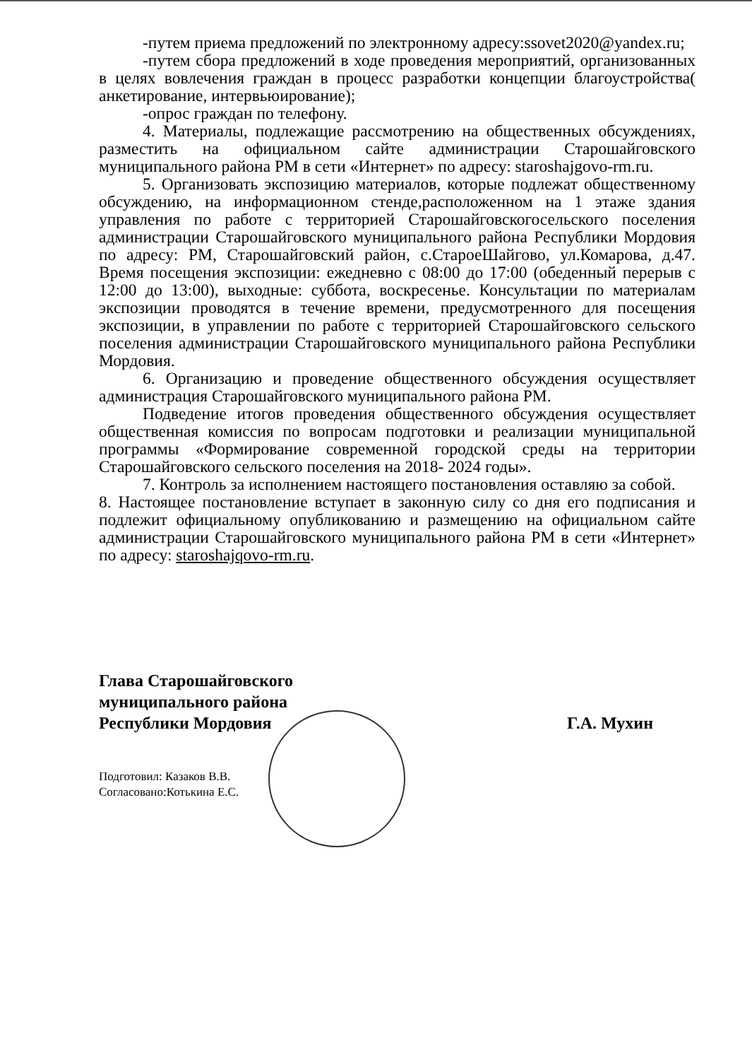-путем приема предложений по электронному адресу:ssovet2020@yandex.ru;
-путем сбора предложений в ходе проведения мероприятий, организованных в целях вовлечения граждан в процесс разработки концепции благоустройства( анкетирование, интервьюирование);
-опрос граждан по телефону.
4. Материалы, подлежащие рассмотрению на общественных обсуждениях, разместить на официальном сайте администрации Старошайговского муниципального района РМ в сети «Интернет» по адресу: staroshajgovo-rm.ru.
5. Организовать экспозицию материалов, которые подлежат общественному обсуждению, на информационном стенде,расположенном на 1 этаже здания управления по работе с территорией Старошайговскогосельского поселения администрации Старошайговского муниципального района Республики Мордовия по адресу: РМ, Старошайговский район, с.СтароеШайгово, ул.Комарова, д.47. Время посещения экспозиции: ежедневно с 08:00 до 17:00 (обеденный перерыв с 12:00 до 13:00), выходные: суббота, воскресенье. Консультации по материалам экспозиции проводятся в течение времени, предусмотренного для посещения экспозиции, в управлении по работе с территорией Старошайговского сельского поселения администрации Старошайговского муниципального района Республики Мордовия.
6. Организацию и проведение общественного обсуждения осуществляет администрация Старошайговского муниципального района РМ.
Подведение итогов проведения общественного обсуждения осуществляет общественная комиссия по вопросам подготовки и реализации муниципальной программы «Формирование современной городской среды на территории Старошайговского сельского поселения на 2018- 2024 годы».
7. Контроль за исполнением настоящего постановления оставляю за собой.
8. Настоящее постановление вступает в законную силу со дня его подписания и подлежит официальному опубликованию и размещению на официальном сайте администрации Старошайговского муниципального района РМ в сети «Интернет» по адресу: staroshajqovo-rm.ru.
Глава Старошайговского
муниципального района
Республики Мордовия
Г.А. Мухин
Подготовил: Казаков В.В.
Согласовано:Котькина Е.С.